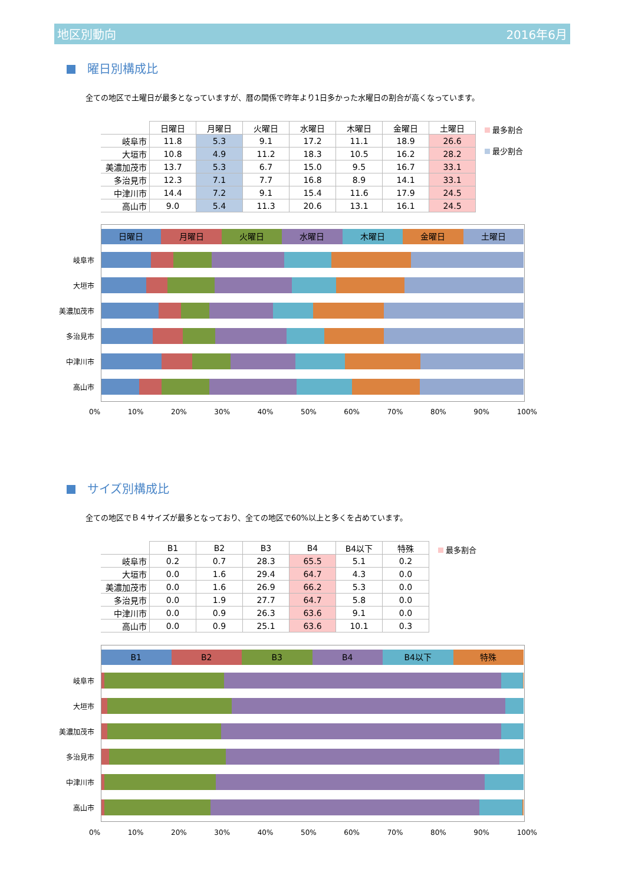地区別動向 2016年6月
曜日別構成比
全ての地区で土曜日が最多となっていますが、暦の関係で昨年より1日多かった水曜日の割合が高くなっています。
| | 日曜日 | 月曜日 | 火曜日 | 水曜日 | 木曜日 | 金曜日 | 土曜日 |
| 岐阜市 | 11.8 | 5.3 | 9.1 | 17.2 | 11.1 | 18.9 | 26.6 |
| 大垣市 | 10.8 | 4.9 | 11.2 | 18.3 | 10.5 | 16.2 | 28.2 |
| 美濃加茂市 | 13.7 | 5.3 | 6.7 | 15.0 | 9.5 | 16.7 | 33.1 |
| 多治見市 | 12.3 | 7.1 | 7.7 | 16.8 | 8.9 | 14.1 | 33.1 |
| 中津川市 | 14.4 | 7.2 | 9.1 | 15.4 | 11.6 | 17.9 | 24.5 |
| 高山市 | 9.0 | 5.4 | 11.3 | 20.6 | 13.1 | 16.1 | 24.5 |
最多割合
最少割合
日曜日 月曜日 火曜日 水曜日 木曜日 金曜日 土曜日
岐阜市
大垣市
美濃加茂市
多治見市
中津川市
高山市
0% 10% 20% 30% 40% 50% 60% 70% 80% 90% 100%
サイズ別構成比
全ての地区でＢ４サイズが最多となっており、全ての地区で60%以上と多くを占めています。
| | B1 | B2 | B3 | B4 | B4以下 | 特殊 |
| 岐阜市 | 0.2 | 0.7 | 28.3 | 65.5 | 5.1 | 0.2 |
| 大垣市 | 0.0 | 1.6 | 29.4 | 64.7 | 4.3 | 0.0 |
| 美濃加茂市 | 0.0 | 1.6 | 26.9 | 66.2 | 5.3 | 0.0 |
| 多治見市 | 0.0 | 1.9 | 27.7 | 64.7 | 5.8 | 0.0 |
| 中津川市 | 0.0 | 0.9 | 26.3 | 63.6 | 9.1 | 0.0 |
| 高山市 | 0.0 | 0.9 | 25.1 | 63.6 | 10.1 | 0.3 |
最多割合
B1 B2 B3 B4 B4以下 特殊
岐阜市
大垣市
美濃加茂市
多治見市
中津川市
高山市
0% 10% 20% 30% 40% 50% 60% 70% 80% 90% 100%